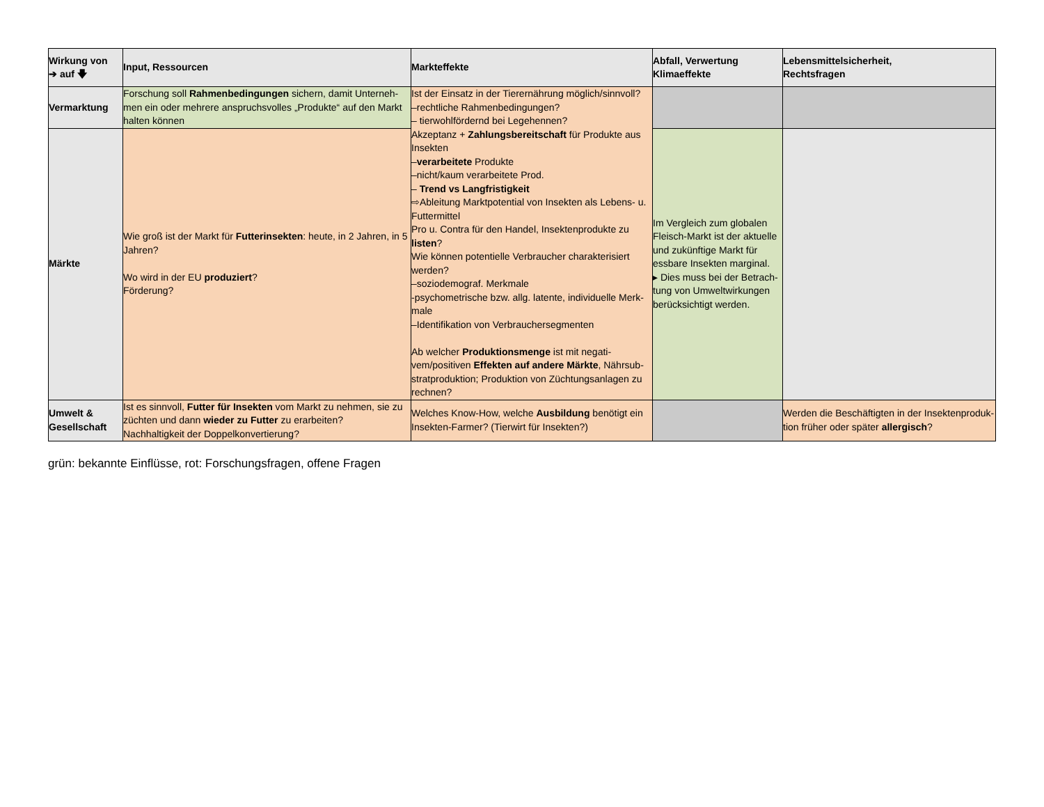| Wirkung von ➔ auf 🡇 | Input, Ressourcen | Markteffekte | Abfall, Verwertung Klimaeffekte | Lebensmittelsicherheit, Rechtsfragen |
| --- | --- | --- | --- | --- |
| Vermarktung | Forschung soll Rahmenbedingungen sichern, damit Unterneh-men ein oder mehrere anspruchsvolles „Produkte“ auf den Markt halten können | Ist der Einsatz in der Tierernährung möglich/sinnvoll? –rechtliche Rahmenbedingungen? – tierwohlfördernd bei Legehennen? Akzeptanz + Zahlungsbereitschaft für Produkte aus Insekten – verarbeitete Produkte –nicht/kaum verarbeitete Prod. – Trend vs Langfristigkeit ⇨Ableitung Marktpotential von Insekten als Lebens- u. Futtermittel Pro u. Contra für den Handel, Insektenprodukte zu listen ? Wie können potentielle Verbraucher charakterisiert werden? –soziodemograf. Merkmale -psychometrische bzw. allg. latente, individuelle Merk-male –Identifikation von Verbrauchersegmenten Ab welcher Produktionsmenge ist mit negati-vem/positiven Effekten auf andere Märkte , Nährsub-stratproduktion; Produktion von Züchtungsanlagen zu rechnen? | | |
| Märkte | Wie groß ist der Markt für Futterinsekten : heute, in 2 Jahren, in 5 Jahren? Wo wird in der EU produziert ? Förderung? | | Im Vergleich zum globalen Fleisch-Markt ist der aktuelle und zukünftige Markt für essbare Insekten marginal. ▸ Dies muss bei der Betrach-tung von Umweltwirkungen berücksichtigt werden. | |
| Umwelt & Gesellschaft | Ist es sinnvoll, Futter für Insekten vom Markt zu nehmen, sie zu züchten und dann wieder zu Futter zu erarbeiten? Nachhaltigkeit der Doppelkonvertierung? | Welches Know-How, welche Ausbildung benötigt ein Insekten-Farmer? (Tierwirt für Insekten?) | | Werden die Beschäftigten in der Insektenproduk-tion früher oder später allergisch ? |
grün: bekannte Einflüsse, rot: Forschungsfragen, offene Fragen